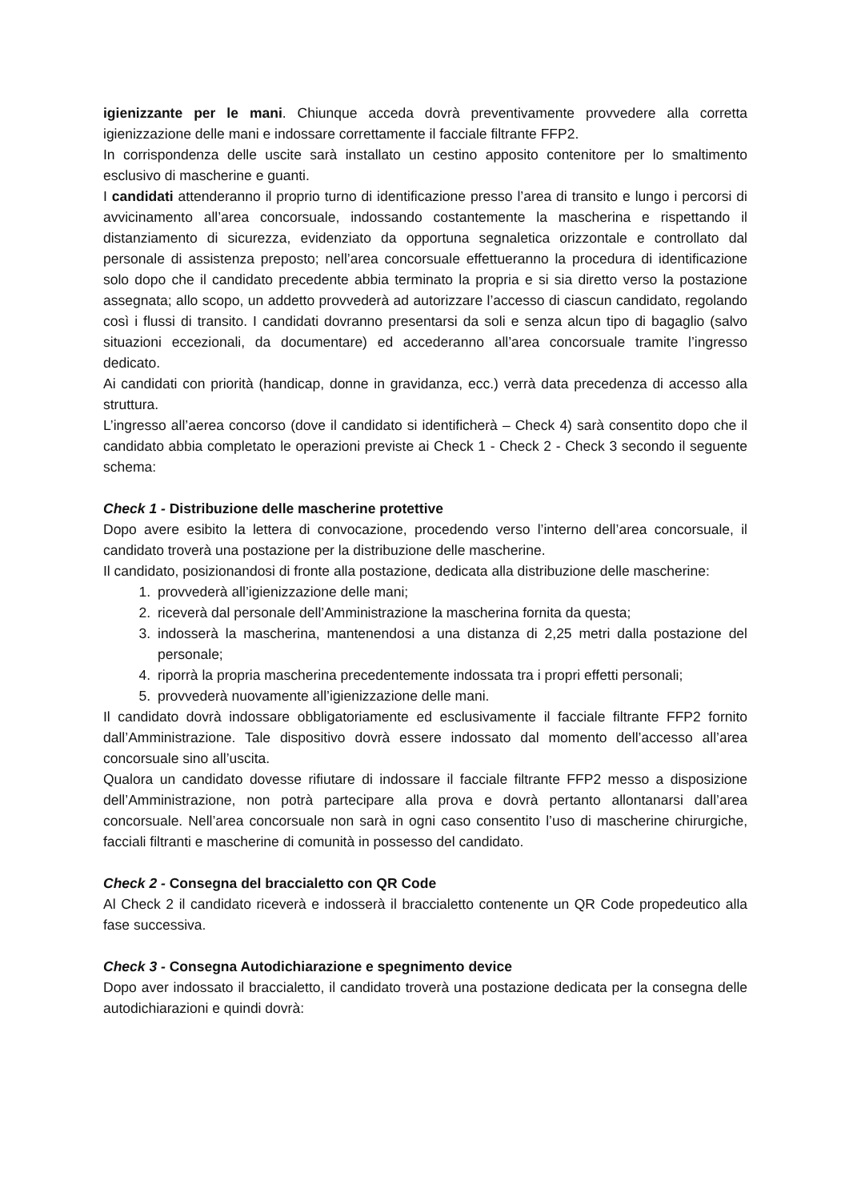igienizzante per le mani. Chiunque acceda dovrà preventivamente provvedere alla corretta igienizzazione delle mani e indossare correttamente il facciale filtrante FFP2.
In corrispondenza delle uscite sarà installato un cestino apposito contenitore per lo smaltimento esclusivo di mascherine e guanti.
I candidati attenderanno il proprio turno di identificazione presso l’area di transito e lungo i percorsi di avvicinamento all’area concorsuale, indossando costantemente la mascherina e rispettando il distanziamento di sicurezza, evidenziato da opportuna segnaletica orizzontale e controllato dal personale di assistenza preposto; nell’area concorsuale effettueranno la procedura di identificazione solo dopo che il candidato precedente abbia terminato la propria e si sia diretto verso la postazione assegnata; allo scopo, un addetto provvederà ad autorizzare l’accesso di ciascun candidato, regolando così i flussi di transito. I candidati dovranno presentarsi da soli e senza alcun tipo di bagaglio (salvo situazioni eccezionali, da documentare) ed accederanno all’area concorsuale tramite l’ingresso dedicato.
Ai candidati con priorità (handicap, donne in gravidanza, ecc.) verrà data precedenza di accesso alla struttura.
L’ingresso all’aerea concorso (dove il candidato si identificherà – Check 4) sarà consentito dopo che il candidato abbia completato le operazioni previste ai Check 1 - Check 2 - Check 3 secondo il seguente schema:
Check 1 - Distribuzione delle mascherine protettive
Dopo avere esibito la lettera di convocazione, procedendo verso l’interno dell’area concorsuale, il candidato troverà una postazione per la distribuzione delle mascherine.
Il candidato, posizionandosi di fronte alla postazione, dedicata alla distribuzione delle mascherine:
1. provvederà all’igienizzazione delle mani;
2. riceverà dal personale dell’Amministrazione la mascherina fornita da questa;
3. indosserà la mascherina, mantenendosi a una distanza di 2,25 metri dalla postazione del personale;
4. riporrà la propria mascherina precedentemente indossata tra i propri effetti personali;
5. provvederà nuovamente all’igienizzazione delle mani.
Il candidato dovrà indossare obbligatoriamente ed esclusivamente il facciale filtrante FFP2 fornito dall’Amministrazione. Tale dispositivo dovrà essere indossato dal momento dell’accesso all’area concorsuale sino all’uscita.
Qualora un candidato dovesse rifiutare di indossare il facciale filtrante FFP2 messo a disposizione dell’Amministrazione, non potrà partecipare alla prova e dovrà pertanto allontanarsi dall’area concorsuale. Nell’area concorsuale non sarà in ogni caso consentito l’uso di mascherine chirurgiche, facciali filtranti e mascherine di comunità in possesso del candidato.
Check 2 - Consegna del braccialetto con QR Code
Al Check 2 il candidato riceverà e indosserà il braccialetto contenente un QR Code propedeutico alla fase successiva.
Check 3 - Consegna Autodichiarazione e spegnimento device
Dopo aver indossato il braccialetto, il candidato troverà una postazione dedicata per la consegna delle autodichiarazioni e quindi dovrà: